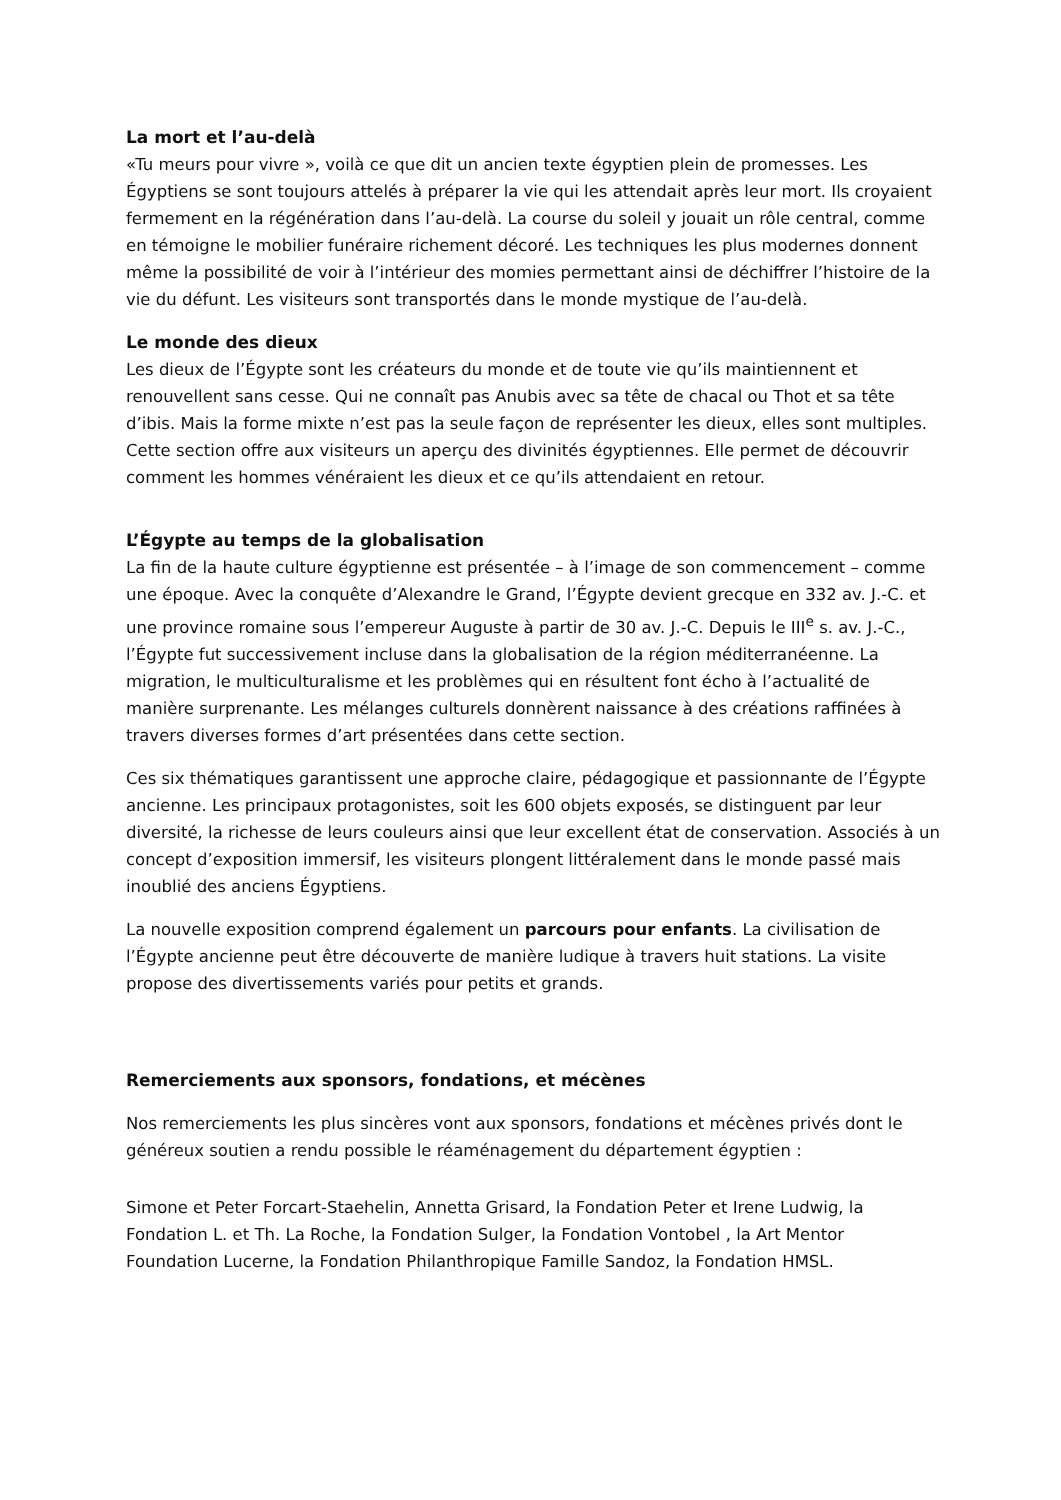La mort et l’au-delà
«Tu meurs pour vivre », voilà ce que dit un ancien texte égyptien plein de promesses. Les Égyptiens se sont toujours attelés à préparer la vie qui les attendait après leur mort. Ils croyaient fermement en la régénération dans l’au-delà. La course du soleil y jouait un rôle central, comme en témoigne le mobilier funéraire richement décoré. Les techniques les plus modernes donnent même la possibilité de voir à l’intérieur des momies permettant ainsi de déchiffrer l’histoire de la vie du défunt. Les visiteurs sont transportés dans le monde mystique de l’au-delà.
Le monde des dieux
Les dieux de l’Égypte sont les créateurs du monde et de toute vie qu’ils maintiennent et renouvellent sans cesse. Qui ne connaît pas Anubis avec sa tête de chacal ou Thot et sa tête d’ibis. Mais la forme mixte n’est pas la seule façon de représenter les dieux, elles sont multiples. Cette section offre aux visiteurs un aperçu des divinités égyptiennes. Elle permet de découvrir comment les hommes vénéraient les dieux et ce qu’ils attendaient en retour.
L’Égypte au temps de la globalisation
La fin de la haute culture égyptienne est présentée – à l’image de son commencement – comme une époque. Avec la conquête d’Alexandre le Grand, l’Égypte devient grecque en 332 av. J.-C. et une province romaine sous l’empereur Auguste à partir de 30 av. J.-C. Depuis le III<sup>e</sup> s. av. J.-C., l’Égypte fut successivement incluse dans la globalisation de la région méditerranéenne. La migration, le multiculturalisme et les problèmes qui en résultent font écho à l’actualité de manière surprenante. Les mélanges culturels donnèrent naissance à des créations raffinées à travers diverses formes d’art présentées dans cette section.
Ces six thématiques garantissent une approche claire, pédagogique et passionnante de l’Égypte ancienne. Les principaux protagonistes, soit les 600 objets exposés, se distinguent par leur diversité, la richesse de leurs couleurs ainsi que leur excellent état de conservation. Associés à un concept d’exposition immersif, les visiteurs plongent littéralement dans le monde passé mais inoublié des anciens Égyptiens.
La nouvelle exposition comprend également un parcours pour enfants. La civilisation de l’Égypte ancienne peut être découverte de manière ludique à travers huit stations. La visite propose des divertissements variés pour petits et grands.
Remerciements aux sponsors, fondations, et mécènes
Nos remerciements les plus sincères vont aux sponsors, fondations et mécènes privés dont le généreux soutien a rendu possible le réaménagement du département égyptien :
Simone et Peter Forcart-Staehelin, Annetta Grisard, la Fondation Peter et Irene Ludwig, la Fondation L. et Th. La Roche, la Fondation Sulger, la Fondation Vontobel , la Art Mentor Foundation Lucerne, la Fondation Philanthropique Famille Sandoz, la Fondation HMSL.